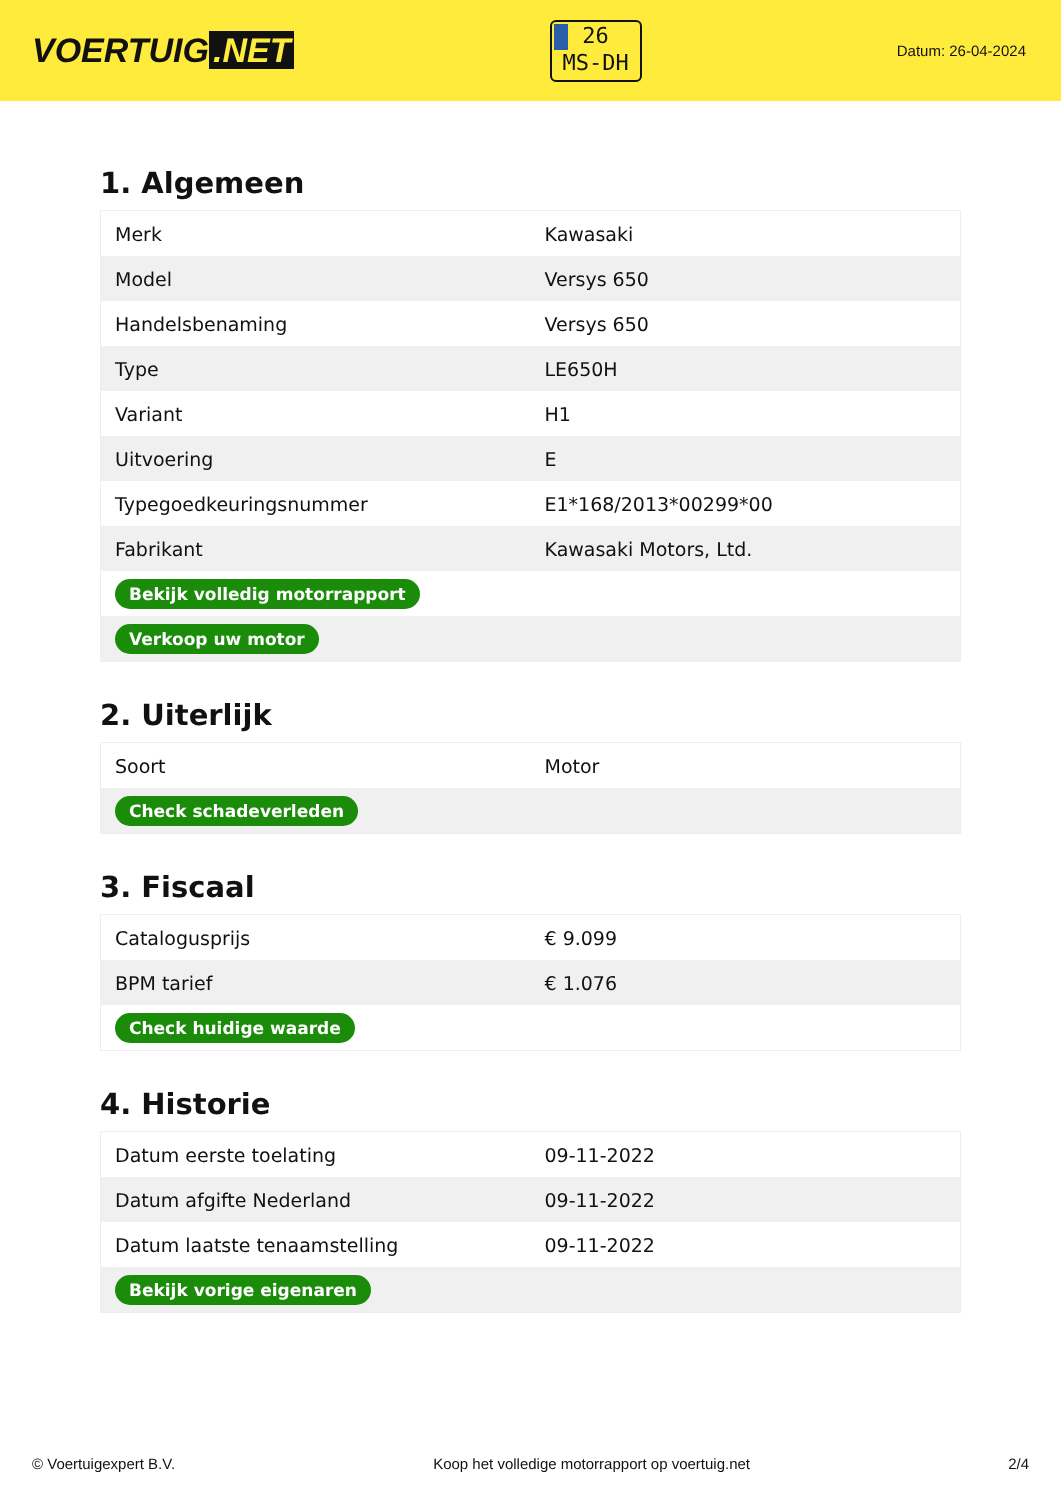VOERTUIG.NET
26
MS-DH
Datum: 26-04-2024
1. Algemeen
| Merk | Kawasaki |
| Model | Versys 650 |
| Handelsbenaming | Versys 650 |
| Type | LE650H |
| Variant | H1 |
| Uitvoering | E |
| Typegoedkeuringsnummer | E1*168/2013*00299*00 |
| Fabrikant | Kawasaki Motors, Ltd. |
| Bekijk volledig motorrapport | |
| Verkoop uw motor | |
2. Uiterlijk
| Soort | Motor |
| Check schadeverleden | |
3. Fiscaal
| Catalogusprijs | € 9.099 |
| BPM tarief | € 1.076 |
| Check huidige waarde | |
4. Historie
| Datum eerste toelating | 09-11-2022 |
| Datum afgifte Nederland | 09-11-2022 |
| Datum laatste tenaamstelling | 09-11-2022 |
| Bekijk vorige eigenaren | |
© Voertuigexpert B.V. Koop het volledige motorrapport op voertuig.net 2/4